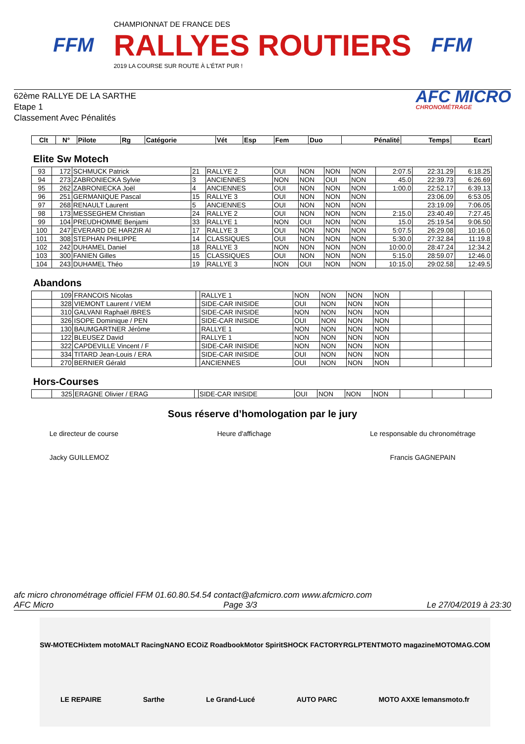FFM
CHAMPIONNAT DE FRANCE DES
RALLYES ROUTIERS
2019 LA COURSE SUR ROUTE À L'ÉTAT PUR !
FFM
62ème RALLYE DE LA SARTHE
Etape 1
Classement Avec Pénalités
AFC MICRO
CHRONOMÉTRAGE
| Clt | N° | Pilote | Rg | Catégorie | Vét | Esp | Fem | Duo | Pénalité | Temps | Ecart |
| --- | --- | --- | --- | --- | --- | --- | --- | --- | --- | --- | --- |
Elite Sw Motech
| 93 | 172 | SCHMUCK Patrick | 21 | RALLYE 2 | OUI | NON | NON | NON | 2:07.5 | 22:31.29 | 6:18.25 |
| 94 | 273 | ZABRONIECKA Sylvie | 3 | ANCIENNES | NON | NON | OUI | NON | 45.0 | 22:39.73 | 6:26.69 |
| 95 | 262 | ZABRONIECKA Joël | 4 | ANCIENNES | OUI | NON | NON | NON | 1:00.0 | 22:52.17 | 6:39.13 |
| 96 | 251 | GERMANIQUE Pascal | 15 | RALLYE 3 | OUI | NON | NON | NON | | 23:06.09 | 6:53.05 |
| 97 | 268 | RENAULT Laurent | 5 | ANCIENNES | OUI | NON | NON | NON | | 23:19.09 | 7:06.05 |
| 98 | 173 | MESSEGHEM Christian | 24 | RALLYE 2 | OUI | NON | NON | NON | 2:15.0 | 23:40.49 | 7:27.45 |
| 99 | 104 | PREUDHOMME Benjami | 33 | RALLYE 1 | NON | OUI | NON | NON | 15.0 | 25:19.54 | 9:06.50 |
| 100 | 247 | EVERARD DE HARZIR Al | 17 | RALLYE 3 | OUI | NON | NON | NON | 5:07.5 | 26:29.08 | 10:16.0 |
| 101 | 308 | STEPHAN PHILIPPE | 14 | CLASSIQUES | OUI | NON | NON | NON | 5:30.0 | 27:32.84 | 11:19.8 |
| 102 | 242 | DUHAMEL Daniel | 18 | RALLYE 3 | NON | NON | NON | NON | 10:00.0 | 28:47.24 | 12:34.2 |
| 103 | 300 | FANIEN Gilles | 15 | CLASSIQUES | OUI | NON | NON | NON | 5:15.0 | 28:59.07 | 12:46.0 |
| 104 | 243 | DUHAMEL Théo | 19 | RALLYE 3 | NON | OUI | NON | NON | 10:15.0 | 29:02.58 | 12:49.5 |
Abandons
| | 109 | FRANCOIS Nicolas | | RALLYE 1 | NON | NON | NON | NON | | | |
| | 328 | VIEMONT Laurent / VIEM | | SIDE-CAR INISIDE | OUI | NON | NON | NON | | | |
| | 310 | GALVANI Raphaël /BRES | | SIDE-CAR INISIDE | NON | NON | NON | NON | | | |
| | 326 | ISOPE Dominique / PEN | | SIDE-CAR INISIDE | OUI | NON | NON | NON | | | |
| | 130 | BAUMGARTNER Jérôme | | RALLYE 1 | NON | NON | NON | NON | | | |
| | 122 | BLEUSEZ David | | RALLYE 1 | NON | NON | NON | NON | | | |
| | 322 | CAPDEVILLE Vincent / F | | SIDE-CAR INISIDE | NON | NON | NON | NON | | | |
| | 334 | TITARD Jean-Louis / ERA | | SIDE-CAR INISIDE | OUI | NON | NON | NON | | | |
| | 270 | BERNIER Gérald | | ANCIENNES | OUI | NON | NON | NON | | | |
Hors-Courses
| | 325 | ERAGNE Olivier / ERAG | | SIDE-CAR INISIDE | OUI | NON | NON | NON | | | |
Sous réserve d’homologation par le jury
Le directeur de course
Jacky GUILLEMOZ
Heure d'affichage Le responsable du chronométrage
Francis GAGNEPAIN
afc micro chronométrage officiel FFM 01.60.80.54.54 contact@afcmicro.com www.afcmicro.com
AFC Micro Page 3/3 Le 27/04/2019 à 23:30
SW-MOTECH ixtem moto MALT Racing NANO ECO iZ Roadbook Motor Spirit SHOCK FACTORY RG LPTENT MOTO magazine MOTOMAG.COM LE REPAIRE Sarthe Le Grand-Lucé AUTO PARC MOTO AXXE lemansmoto.fr